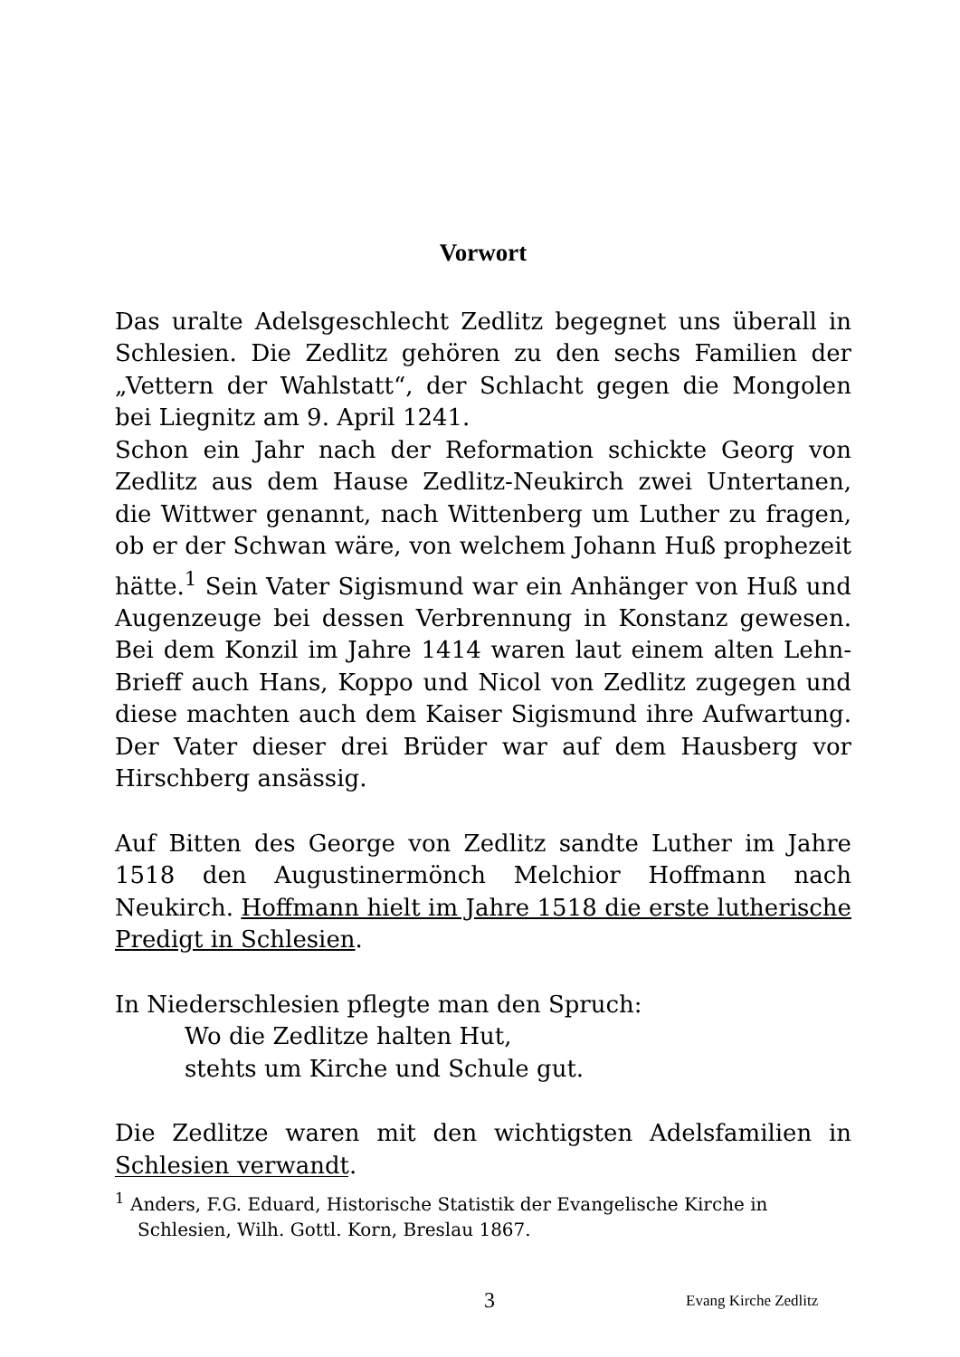Vorwort
Das uralte Adelsgeschlecht Zedlitz begegnet uns überall in Schlesien. Die Zedlitz gehören zu den sechs Familien der „Vettern der Wahlstatt“, der Schlacht gegen die Mongolen bei Liegnitz am 9. April 1241.
Schon ein Jahr nach der Reformation schickte Georg von Zedlitz aus dem Hause Zedlitz-Neukirch zwei Untertanen, die Wittwer genannt, nach Wittenberg um Luther zu fragen, ob er der Schwan wäre, von welchem Johann Huß prophezeit hätte.<sup>1</sup> Sein Vater Sigismund war ein Anhänger von Huß und Augenzeuge bei dessen Verbrennung in Konstanz gewesen. Bei dem Konzil im Jahre 1414 waren laut einem alten Lehn-Brieff auch Hans, Koppo und Nicol von Zedlitz zugegen und diese machten auch dem Kaiser Sigismund ihre Aufwartung. Der Vater dieser drei Brüder war auf dem Hausberg vor Hirschberg ansässig.
Auf Bitten des George von Zedlitz sandte Luther im Jahre 1518 den Augustinermönch Melchior Hoffmann nach Neukirch. Hoffmann hielt im Jahre 1518 die erste lutherische Predigt in Schlesien.
In Niederschlesien pflegte man den Spruch:
Wo die Zedlitze halten Hut,
stehts um Kirche und Schule gut.
Die Zedlitze waren mit den wichtigsten Adelsfamilien in Schlesien verwandt.
<sup>1</sup> Anders, F.G. Eduard, Historische Statistik der Evangelische Kirche in Schlesien, Wilh. Gottl. Korn, Breslau 1867.
3 Evang Kirche Zedlitz